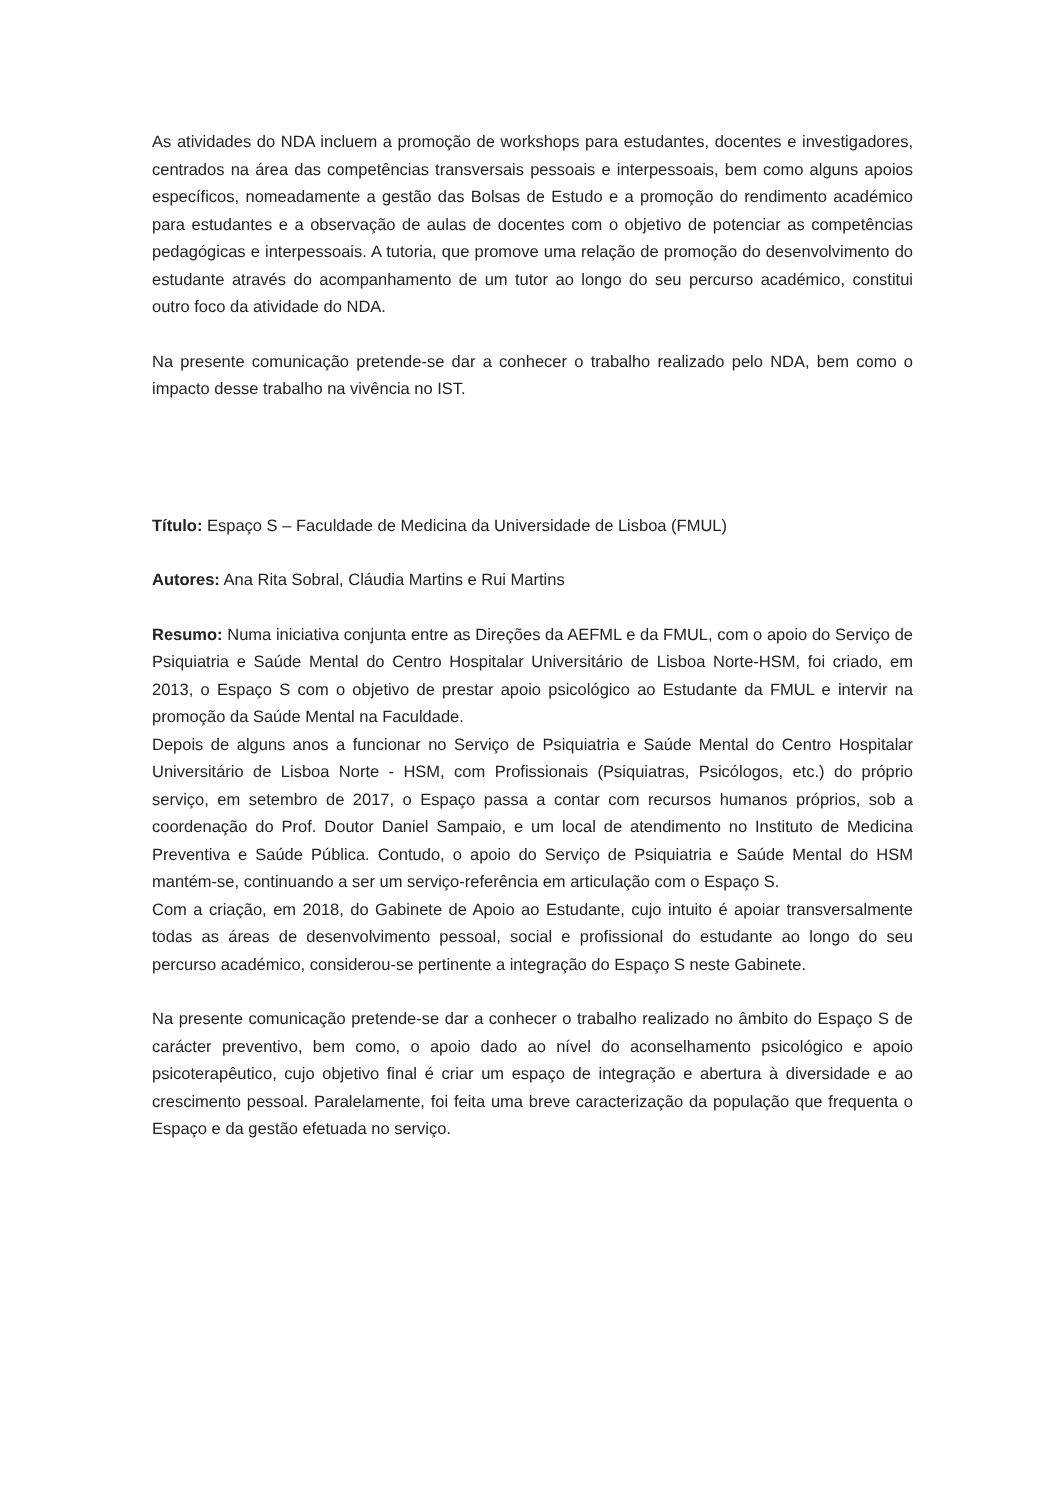As atividades do NDA incluem a promoção de workshops para estudantes, docentes e investigadores, centrados na área das competências transversais pessoais e interpessoais, bem como alguns apoios específicos, nomeadamente a gestão das Bolsas de Estudo e a promoção do rendimento académico para estudantes e a observação de aulas de docentes com o objetivo de potenciar as competências pedagógicas e interpessoais. A tutoria, que promove uma relação de promoção do desenvolvimento do estudante através do acompanhamento de um tutor ao longo do seu percurso académico, constitui outro foco da atividade do NDA.
Na presente comunicação pretende-se dar a conhecer o trabalho realizado pelo NDA, bem como o impacto desse trabalho na vivência no IST.
Título: Espaço S – Faculdade de Medicina da Universidade de Lisboa (FMUL)
Autores: Ana Rita Sobral, Cláudia Martins e Rui Martins
Resumo: Numa iniciativa conjunta entre as Direções da AEFML e da FMUL, com o apoio do Serviço de Psiquiatria e Saúde Mental do Centro Hospitalar Universitário de Lisboa Norte-HSM, foi criado, em 2013, o Espaço S com o objetivo de prestar apoio psicológico ao Estudante da FMUL e intervir na promoção da Saúde Mental na Faculdade.
Depois de alguns anos a funcionar no Serviço de Psiquiatria e Saúde Mental do Centro Hospitalar Universitário de Lisboa Norte - HSM, com Profissionais (Psiquiatras, Psicólogos, etc.) do próprio serviço, em setembro de 2017, o Espaço passa a contar com recursos humanos próprios, sob a coordenação do Prof. Doutor Daniel Sampaio, e um local de atendimento no Instituto de Medicina Preventiva e Saúde Pública. Contudo, o apoio do Serviço de Psiquiatria e Saúde Mental do HSM mantém-se, continuando a ser um serviço-referência em articulação com o Espaço S.
Com a criação, em 2018, do Gabinete de Apoio ao Estudante, cujo intuito é apoiar transversalmente todas as áreas de desenvolvimento pessoal, social e profissional do estudante ao longo do seu percurso académico, considerou-se pertinente a integração do Espaço S neste Gabinete.
Na presente comunicação pretende-se dar a conhecer o trabalho realizado no âmbito do Espaço S de carácter preventivo, bem como, o apoio dado ao nível do aconselhamento psicológico e apoio psicoterapêutico, cujo objetivo final é criar um espaço de integração e abertura à diversidade e ao crescimento pessoal. Paralelamente, foi feita uma breve caracterização da população que frequenta o Espaço e da gestão efetuada no serviço.